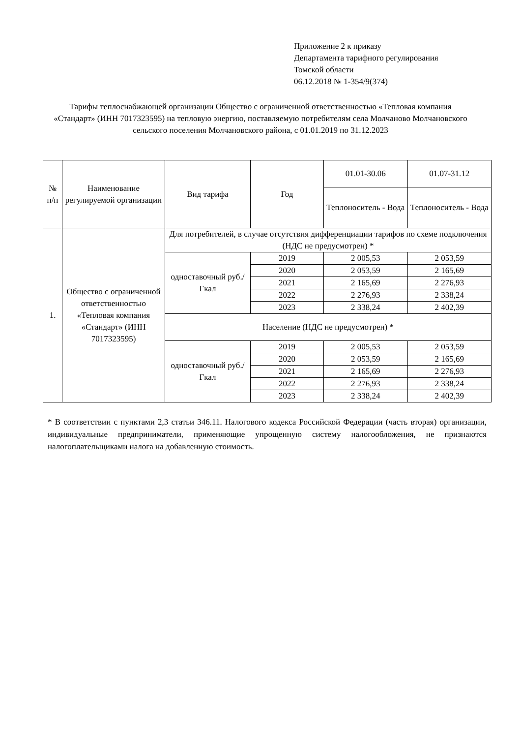Приложение 2 к приказу
Департамента тарифного регулирования
Томской области
06.12.2018 № 1-354/9(374)
Тарифы теплоснабжающей организации Общество с ограниченной ответственностью «Тепловая компания «Стандарт» (ИНН 7017323595) на тепловую энергию, поставляемую потребителям села Молчаново Молчановского сельского поселения Молчановского района, с 01.01.2019 по 31.12.2023
| № п/п | Наименование регулируемой организации | Вид тарифа | Год | 01.01-30.06 | 01.07-31.12 |
| --- | --- | --- | --- | --- | --- |
| | | | | Теплоноситель - Вода | Теплоноситель - Вода |
| 1. | Общество с ограниченной ответственностью «Тепловая компания «Стандарт» (ИНН 7017323595) | Для потребителей, в случае отсутствия дифференциации тарифов по схеме подключения (НДС не предусмотрен) * | | | |
| | | одноставочный руб./Гкал | 2019 | 2 005,53 | 2 053,59 |
| | | | 2020 | 2 053,59 | 2 165,69 |
| | | | 2021 | 2 165,69 | 2 276,93 |
| | | | 2022 | 2 276,93 | 2 338,24 |
| | | | 2023 | 2 338,24 | 2 402,39 |
| | | Население (НДС не предусмотрен) * | | | |
| | | одноставочный руб./Гкал | 2019 | 2 005,53 | 2 053,59 |
| | | | 2020 | 2 053,59 | 2 165,69 |
| | | | 2021 | 2 165,69 | 2 276,93 |
| | | | 2022 | 2 276,93 | 2 338,24 |
| | | | 2023 | 2 338,24 | 2 402,39 |
* В соответствии с пунктами 2,3 статьи 346.11. Налогового кодекса Российской Федерации (часть вторая) организации, индивидуальные предприниматели, применяющие упрощенную систему налогообложения, не признаются налогоплательщиками налога на добавленную стоимость.